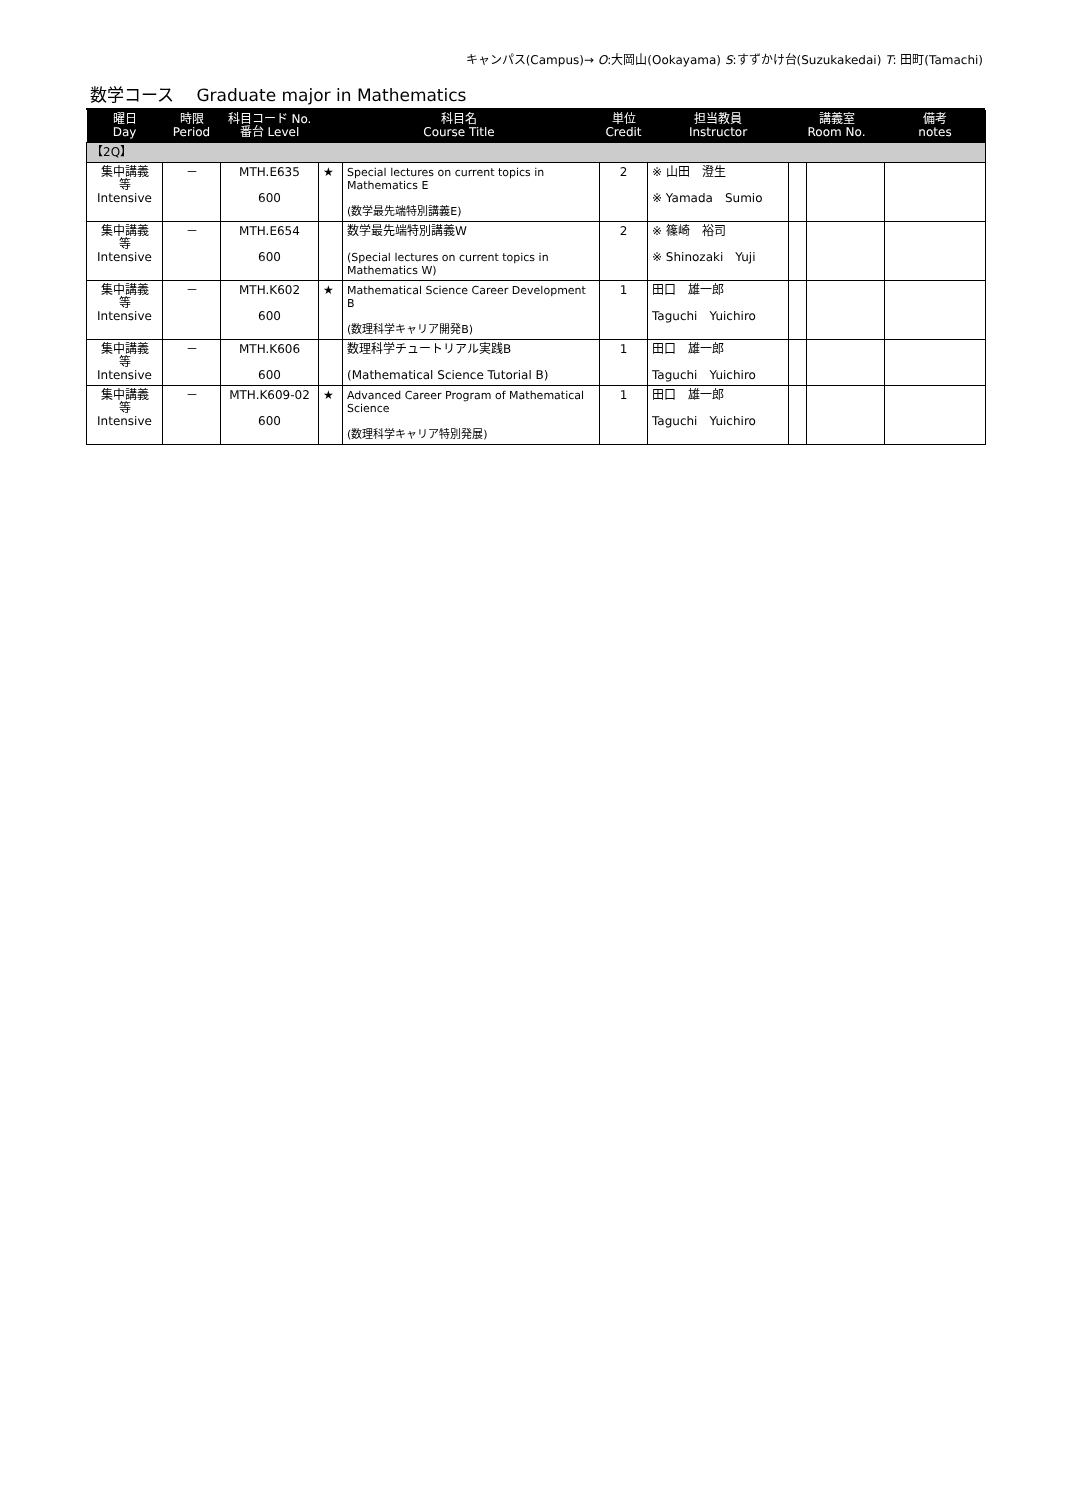キャンパス(Campus)→ O:大岡山(Ookayama) S:すずかけ台(Suzukakedai) T: 田町(Tamachi)
数学コース　 Graduate major in Mathematics
| 曜日 Day | 時限 Period | 科目コード No. 番台 Level | 科目名 Course Title | | 単位 Credit | 担当教員 Instructor | 講義室 Room No. | | 備考 notes |
| --- | --- | --- | --- | --- | --- | --- | --- | --- | --- |
| 【2Q】 | | | | | | | | | |
| 集中講義 等 Intensive | － | MTH.E635 600 | ★ | Special lectures on current topics in Mathematics E (数学最先端特別講義E) | 2 | ※ 山田 澄生 ※ Yamada Sumio | | | |
| 集中講義 等 Intensive | － | MTH.E654 600 | | 数学最先端特別講義W (Special lectures on current topics in Mathematics W) | 2 | ※ 篠崎 裕司 ※ Shinozaki Yuji | | | |
| 集中講義 等 Intensive | － | MTH.K602 600 | ★ | Mathematical Science Career Development B (数理科学キャリア開発B) | 1 | 田口 雄一郎 Taguchi Yuichiro | | | |
| 集中講義 等 Intensive | － | MTH.K606 600 | | 数理科学チュートリアル実践B (Mathematical Science Tutorial B) | 1 | 田口 雄一郎 Taguchi Yuichiro | | | |
| 集中講義 等 Intensive | － | MTH.K609-02 600 | ★ | Advanced Career Program of Mathematical Science (数理科学キャリア特別発展) | 1 | 田口 雄一郎 Taguchi Yuichiro | | | |